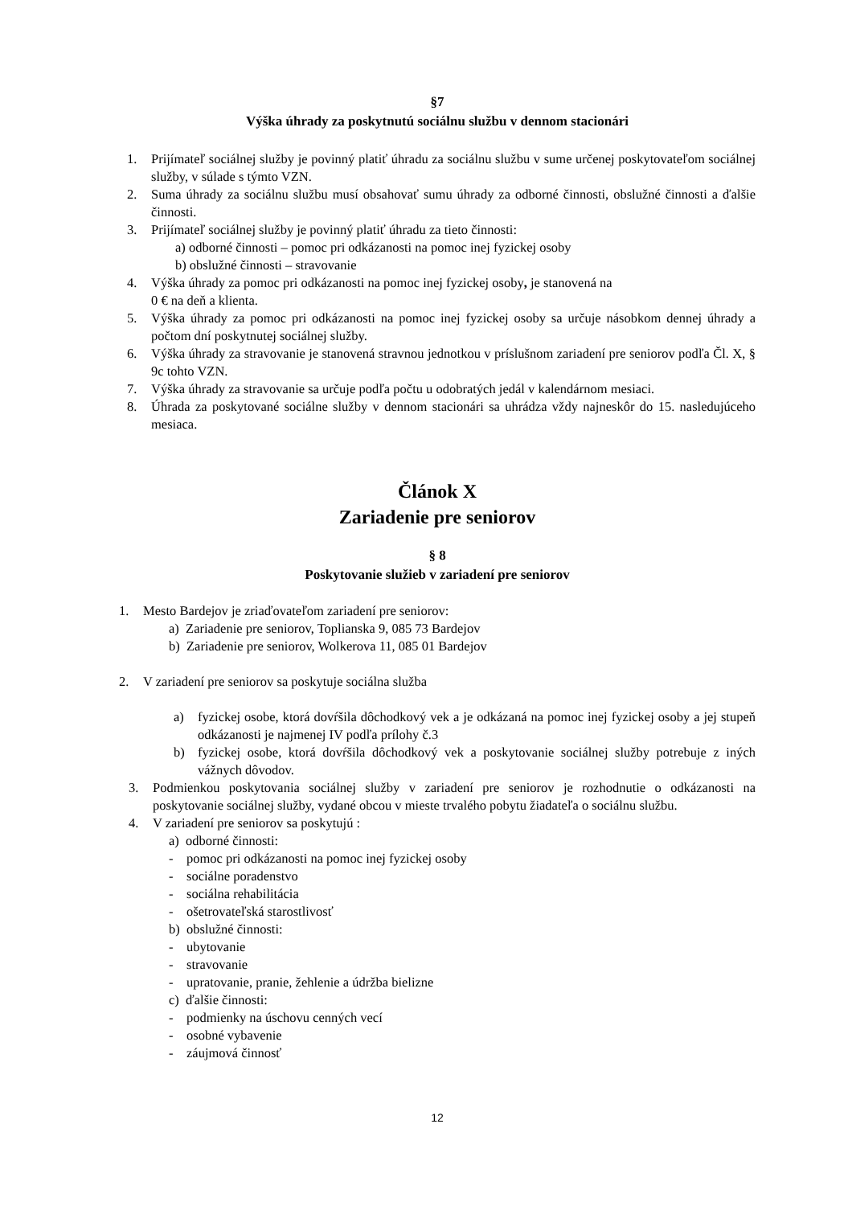§7
Výška úhrady za poskytnutú sociálnu službu v dennom stacionári
1. Prijímateľ sociálnej služby je povinný platiť úhradu za sociálnu službu v sume určenej poskytovateľom sociálnej služby, v súlade s týmto VZN.
2. Suma úhrady za sociálnu službu musí obsahovať sumu úhrady za odborné činnosti, obslužné činnosti a ďalšie činnosti.
3. Prijímateľ sociálnej služby je povinný platiť úhradu za tieto činnosti:
a) odborné činnosti – pomoc pri odkázanosti na pomoc inej fyzickej osoby
b) obslužné činnosti – stravovanie
4. Výška úhrady za pomoc pri odkázanosti na pomoc inej fyzickej osoby, je stanovená na
0 € na deň a klienta.
5. Výška úhrady za pomoc pri odkázanosti na pomoc inej fyzickej osoby sa určuje násobkom dennej úhrady a počtom dní poskytnutej sociálnej služby.
6. Výška úhrady za stravovanie je stanovená stravnou jednotkou v príslušnom zariadení pre seniorov podľa Čl. X, § 9c tohto VZN.
7. Výška úhrady za stravovanie sa určuje podľa počtu u odobratých jedál v kalendárnom mesiaci.
8. Úhrada za poskytované sociálne služby v dennom stacionári sa uhrádza vždy najneskôr do 15. nasledujúceho mesiaca.
Článok X
Zariadenie pre seniorov
§ 8
Poskytovanie služieb v zariadení pre seniorov
1. Mesto Bardejov je zriaďovateľom zariadení pre seniorov:
a) Zariadenie pre seniorov, Toplianska 9, 085 73 Bardejov
b) Zariadenie pre seniorov, Wolkerova 11, 085 01 Bardejov
2. V zariadení pre seniorov sa poskytuje sociálna služba
a) fyzickej osobe, ktorá dovŕšila dôchodkový vek a je odkázaná na pomoc inej fyzickej osoby a jej stupeň odkázanosti je najmenej IV podľa prílohy č.3
b) fyzickej osobe, ktorá dovŕšila dôchodkový vek a poskytovanie sociálnej služby potrebuje z iných vážnych dôvodov.
3. Podmienkou poskytovania sociálnej služby v zariadení pre seniorov je rozhodnutie o odkázanosti na poskytovanie sociálnej služby, vydané obcou v mieste trvalého pobytu žiadateľa o sociálnu službu.
4. V zariadení pre seniorov sa poskytujú :
a) odborné činnosti:
- pomoc pri odkázanosti na pomoc inej fyzickej osoby
- sociálne poradenstvo
- sociálna rehabilitácia
- ošetrovateľská starostlivosť
b) obslužné činnosti:
- ubytovanie
- stravovanie
- upratovanie, pranie, žehlenie a údržba bielizne
c) ďalšie činnosti:
- podmienky na úschovu cenných vecí
- osobné vybavenie
- záujmová činnosť
12